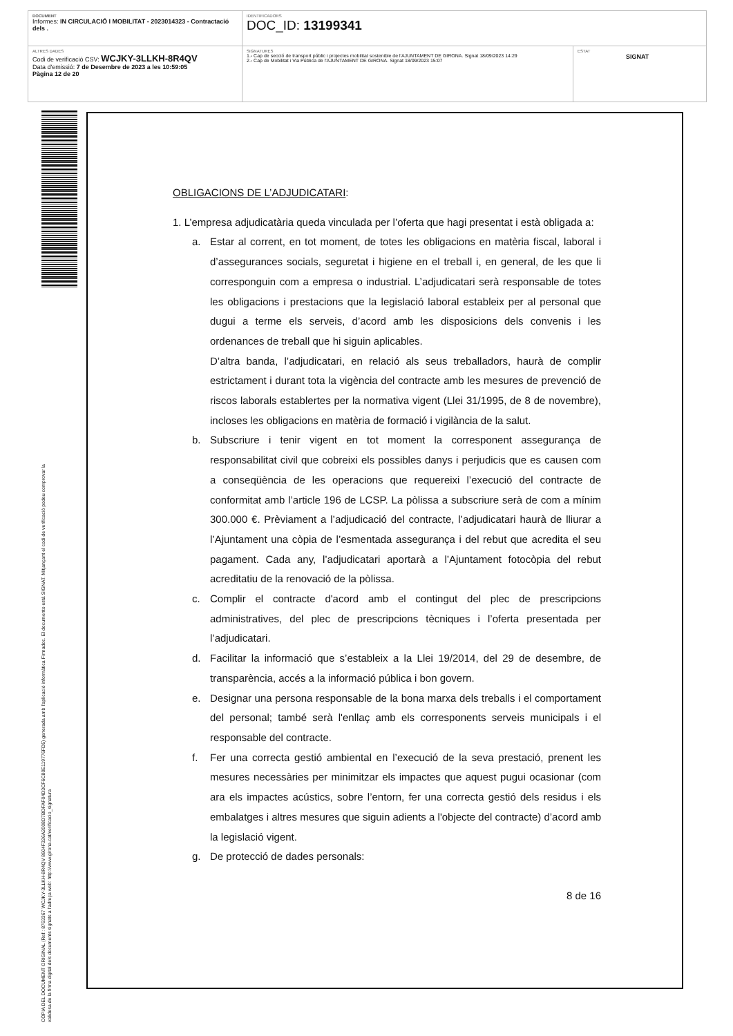| DOCUMENT Informes: IN CIRCULACIÓ I MOBILITAT - 2023014323 - Contractació dels . | IDENTIFICADORS DOC_ID: 13199341 | |
| ALTRES DADES Codi de verificació CSV: WCJKY-3LLKH-8R4QV Data d'emissió: 7 de Desembre de 2023 a les 10:59:05 Pàgina 12 de 20 | SIGNATURES 1.- Cap de secció de transport públic i projectes mobilitat sostenible de l'AJUNTAMENT DE GIRONA. Signat 18/09/2023 14:29 2.- Cap de Mobilitat i Via Pública de l'AJUNTAMENT DE GIRONA. Signat 18/09/2023 15:07 | ESTAT SIGNAT |
CÒPIA DEL DOCUMENT ORIGINAL (Ref.: 8763367 WCJKY-3LLKH-8R4QV 8604F326A2008D7BDFAF04D3CF6C80E119776FD5) generada amb l'aplicació informàtica Firmadoc. El documento està SIGNAT. Mitjançant el codi de verificació podeu comprovar la
validesa de la firma digital dels documents signats a l'adreça web: http://www.girona.cat/verificacio_signatura
OBLIGACIONS DE L’ADJUDICATARI:
1. L’empresa adjudicatària queda vinculada per l’oferta que hagi presentat i està obligada a:
a. Estar al corrent, en tot moment, de totes les obligacions en matèria fiscal, laboral i d’assegurances socials, seguretat i higiene en el treball i, en general, de les que li corresponguin com a empresa o industrial. L’adjudicatari serà responsable de totes les obligacions i prestacions que la legislació laboral estableix per al personal que dugui a terme els serveis, d’acord amb les disposicions dels convenis i les ordenances de treball que hi siguin aplicables.
D’altra banda, l’adjudicatari, en relació als seus treballadors, haurà de complir estrictament i durant tota la vigència del contracte amb les mesures de prevenció de riscos laborals establertes per la normativa vigent (Llei 31/1995, de 8 de novembre), incloses les obligacions en matèria de formació i vigilància de la salut.
b. Subscriure i tenir vigent en tot moment la corresponent assegurança de responsabilitat civil que cobreixi els possibles danys i perjudicis que es causen com a conseqüència de les operacions que requereixi l’execució del contracte de conformitat amb l’article 196 de LCSP. La pòlissa a subscriure serà de com a mínim 300.000 €. Prèviament a l’adjudicació del contracte, l’adjudicatari haurà de lliurar a l’Ajuntament una còpia de l’esmentada assegurança i del rebut que acredita el seu pagament. Cada any, l’adjudicatari aportarà a l’Ajuntament fotocòpia del rebut acreditatiu de la renovació de la pòlissa.
c. Complir el contracte d'acord amb el contingut del plec de prescripcions administratives, del plec de prescripcions tècniques i l’oferta presentada per l’adjudicatari.
d. Facilitar la informació que s’estableix a la Llei 19/2014, del 29 de desembre, de transparència, accés a la informació pública i bon govern.
e. Designar una persona responsable de la bona marxa dels treballs i el comportament del personal; també serà l'enllaç amb els corresponents serveis municipals i el responsable del contracte.
f. Fer una correcta gestió ambiental en l’execució de la seva prestació, prenent les mesures necessàries per minimitzar els impactes que aquest pugui ocasionar (com ara els impactes acústics, sobre l’entorn, fer una correcta gestió dels residus i els embalatges i altres mesures que siguin adients a l'objecte del contracte) d’acord amb la legislació vigent.
g. De protecció de dades personals:
8 de 16